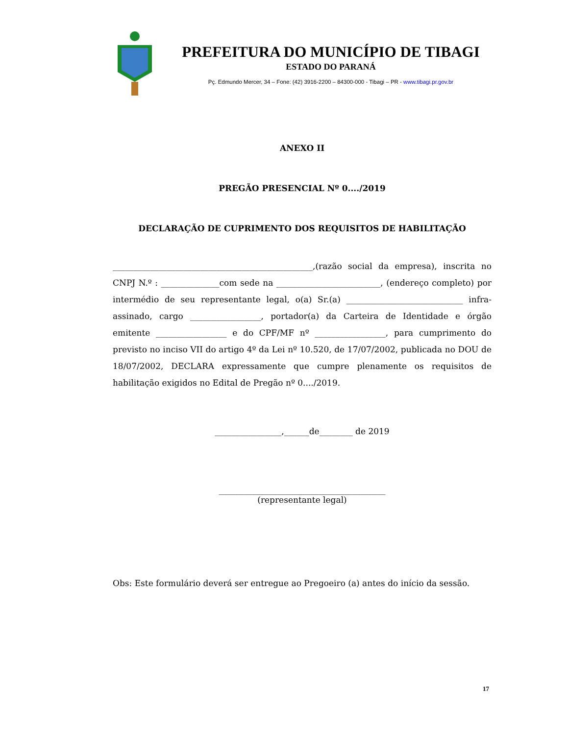PREFEITURA DO MUNICÍPIO DE TIBAGI
ESTADO DO PARANÁ
Pç. Edmundo Mercer, 34 – Fone: (42) 3916-2200 – 84300-000 - Tibagi – PR - www.tibagi.pr.gov.br
ANEXO II
PREGÃO PRESENCIAL Nº 0..../2019
DECLARAÇÃO DE CUPRIMENTO DOS REQUISITOS DE HABILITAÇÃO
________________________________________________,(razão social da empresa), inscrita no CNPJ N.º : ______________com sede na _________________________, (endereço completo) por intermédio de seu representante legal, o(a) Sr.(a) ____________________________ infra-assinado, cargo _________________, portador(a) da Carteira de Identidade e órgão emitente _________________ e do CPF/MF nº _________________, para cumprimento do previsto no inciso VII do artigo 4º da Lei nº 10.520, de 17/07/2002, publicada no DOU de 18/07/2002, DECLARA expressamente que cumpre plenamente os requisitos de habilitação exigidos no Edital de Pregão nº 0..../2019.
________________,______de________ de 2019
________________________________________
(representante legal)
Obs: Este formulário deverá ser entregue ao Pregoeiro (a) antes do início da sessão.
17